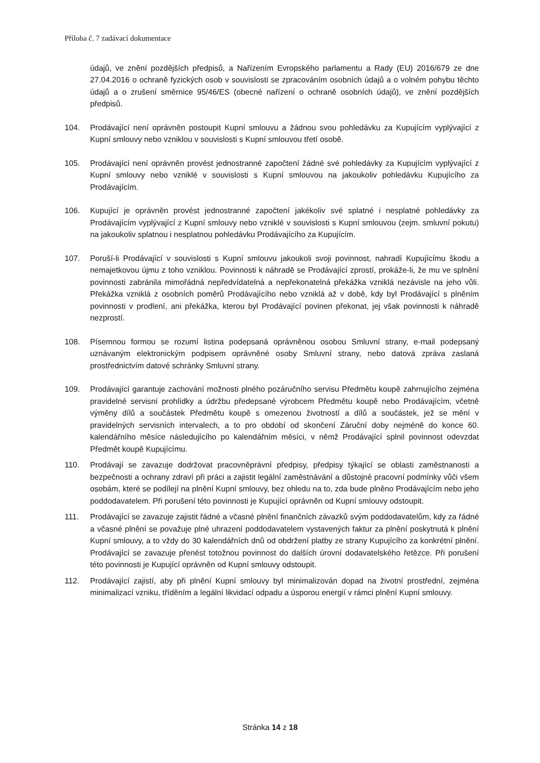Příloha č. 7 zadávací dokumentace
údajů, ve znění pozdějších předpisů, a Nařízením Evropského parlamentu a Rady (EU) 2016/679 ze dne 27.04.2016 o ochraně fyzických osob v souvislosti se zpracováním osobních údajů a o volném pohybu těchto údajů a o zrušení směrnice 95/46/ES (obecné nařízení o ochraně osobních údajů), ve znění pozdějších předpisů.
104. Prodávající není oprávněn postoupit Kupní smlouvu a žádnou svou pohledávku za Kupujícím vyplývající z Kupní smlouvy nebo vzniklou v souvislosti s Kupní smlouvou třetí osobě.
105. Prodávající není oprávněn provést jednostranné započtení žádné své pohledávky za Kupujícím vyplývající z Kupní smlouvy nebo vzniklé v souvislosti s Kupní smlouvou na jakoukoliv pohledávku Kupujícího za Prodávajícím.
106. Kupující je oprávněn provést jednostranné započtení jakékoliv své splatné i nesplatné pohledávky za Prodávajícím vyplývající z Kupní smlouvy nebo vzniklé v souvislosti s Kupní smlouvou (zejm. smluvní pokutu) na jakoukoliv splatnou i nesplatnou pohledávku Prodávajícího za Kupujícím.
107. Poruší-li Prodávající v souvislosti s Kupní smlouvu jakoukoli svoji povinnost, nahradí Kupujícímu škodu a nemajetkovou újmu z toho vzniklou. Povinnosti k náhradě se Prodávající zprostí, prokáže-li, že mu ve splnění povinnosti zabránila mimořádná nepředvídatelná a nepřekonatelná překážka vzniklá nezávisle na jeho vůli. Překážka vzniklá z osobních poměrů Prodávajícího nebo vzniklá až v době, kdy byl Prodávající s plněním povinnosti v prodlení, ani překážka, kterou byl Prodávající povinen překonat, jej však povinnosti k náhradě nezprostí.
108. Písemnou formou se rozumí listina podepsaná oprávněnou osobou Smluvní strany, e-mail podepsaný uznávaným elektronickým podpisem oprávněné osoby Smluvní strany, nebo datová zpráva zaslaná prostřednictvím datové schránky Smluvní strany.
109. Prodávající garantuje zachování možnosti plného pozáručního servisu Předmětu koupě zahrnujícího zejména pravidelné servisní prohlídky a údržbu předepsané výrobcem Předmětu koupě nebo Prodávajícím, včetně výměny dílů a součástek Předmětu koupě s omezenou životností a dílů a součástek, jež se mění v pravidelných servisních intervalech, a to pro období od skončení Záruční doby nejméně do konce 60. kalendářního měsíce následujícího po kalendářním měsíci, v němž Prodávající splnil povinnost odevzdat Předmět koupě Kupujícímu.
110. Prodávají se zavazuje dodržovat pracovněprávní předpisy, předpisy týkající se oblasti zaměstnanosti a bezpečnosti a ochrany zdraví při práci a zajistit legální zaměstnávání a důstojné pracovní podmínky vůči všem osobám, které se podílejí na plnění Kupní smlouvy, bez ohledu na to, zda bude plněno Prodávajícím nebo jeho poddodavatelem. Při porušení této povinnosti je Kupující oprávněn od Kupní smlouvy odstoupit.
111. Prodávající se zavazuje zajistit řádné a včasné plnění finančních závazků svým poddodavatelům, kdy za řádné a včasné plnění se považuje plné uhrazení poddodavatelem vystavených faktur za plnění poskytnutá k plnění Kupní smlouvy, a to vždy do 30 kalendářních dnů od obdržení platby ze strany Kupujícího za konkrétní plnění. Prodávající se zavazuje přenést totožnou povinnost do dalších úrovní dodavatelského řetězce. Při porušení této povinnosti je Kupující oprávněn od Kupní smlouvy odstoupit.
112. Prodávající zajistí, aby při plnění Kupní smlouvy byl minimalizován dopad na životní prostřední, zejména minimalizací vzniku, tříděním a legální likvidací odpadu a úsporou energií v rámci plnění Kupní smlouvy.
Stránka 14 z 18